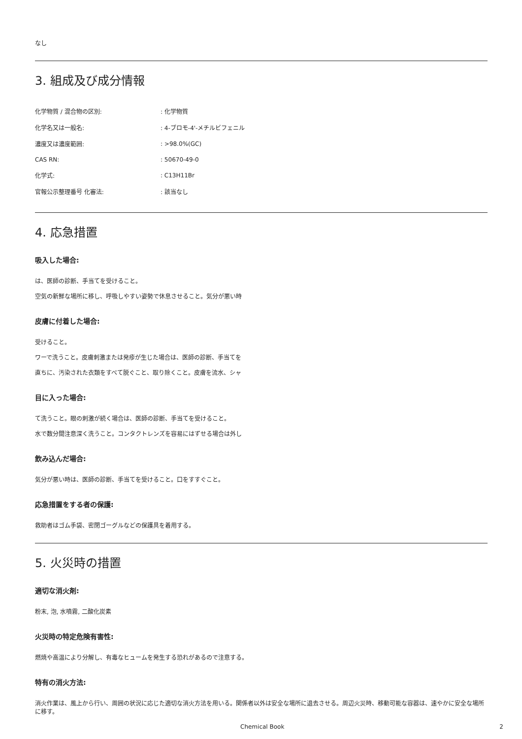なし
3. 組成及び成分情報
| 化学物質 / 混合物の区別: | : 化学物質 |
| 化学名又は一般名: | : 4-ブロモ-4'-メチルビフェニル |
| 濃度又は濃度範囲: | : >98.0%(GC) |
| CAS RN: | : 50670-49-0 |
| 化学式: | : C13H11Br |
| 官報公示整理番号 化審法: | : 該当なし |
4. 応急措置
吸入した場合:
は、医師の診断、手当てを受けること。
空気の新鮮な場所に移し、呼吸しやすい姿勢で休息させること。気分が悪い時
皮膚に付着した場合:
受けること。
ワーで洗うこと。皮膚刺激または発疹が生じた場合は、医師の診断、手当てを
直ちに、汚染された衣類をすべて脱ぐこと、取り除くこと。皮膚を流水、シャ
目に入った場合:
て洗うこと。眼の刺激が続く場合は、医師の診断、手当てを受けること。
水で数分間注意深く洗うこと。コンタクトレンズを容易にはずせる場合は外し
飲み込んだ場合:
気分が悪い時は、医師の診断、手当てを受けること。口をすすぐこと。
応急措置をする者の保護:
救助者はゴム手袋、密閉ゴーグルなどの保護具を着用する。
5. 火災時の措置
適切な消火剤:
粉末, 泡, 水噴霧, 二酸化炭素
火災時の特定危険有害性:
燃焼や高温により分解し、有毒なヒュームを発生する恐れがあるので注意する。
特有の消火方法:
消火作業は、風上から行い、周囲の状況に応じた適切な消火方法を用いる。関係者以外は安全な場所に退去させる。周辺火災時、移動可能な容器は、速やかに安全な場所に移す。
Chemical Book 2